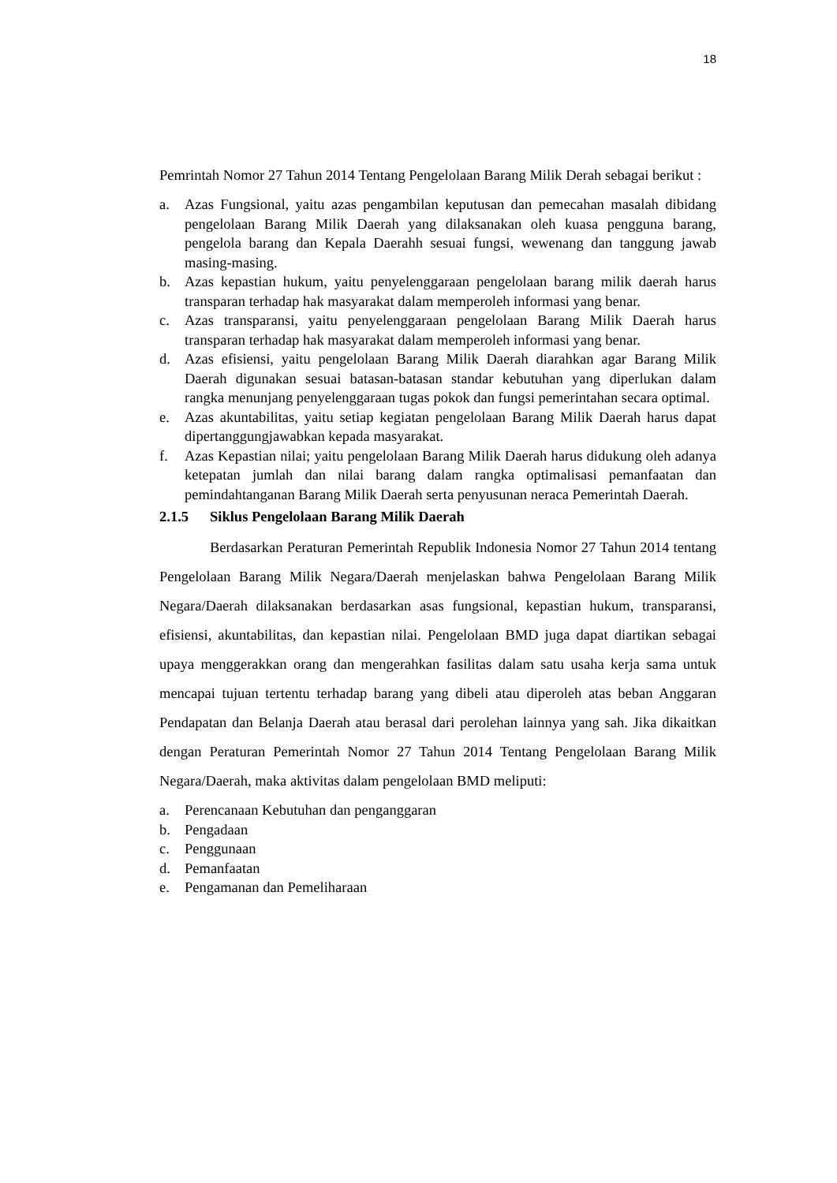18
Pemrintah Nomor 27 Tahun 2014 Tentang Pengelolaan Barang Milik Derah sebagai berikut :
a. Azas Fungsional, yaitu azas pengambilan keputusan dan pemecahan masalah dibidang pengelolaan Barang Milik Daerah yang dilaksanakan oleh kuasa pengguna barang, pengelola barang dan Kepala Daerahh sesuai fungsi, wewenang dan tanggung jawab masing-masing.
b. Azas kepastian hukum, yaitu penyelenggaraan pengelolaan barang milik daerah harus transparan terhadap hak masyarakat dalam memperoleh informasi yang benar.
c. Azas transparansi, yaitu penyelenggaraan pengelolaan Barang Milik Daerah harus transparan terhadap hak masyarakat dalam memperoleh informasi yang benar.
d. Azas efisiensi, yaitu pengelolaan Barang Milik Daerah diarahkan agar Barang Milik Daerah digunakan sesuai batasan-batasan standar kebutuhan yang diperlukan dalam rangka menunjang penyelenggaraan tugas pokok dan fungsi pemerintahan secara optimal.
e. Azas akuntabilitas, yaitu setiap kegiatan pengelolaan Barang Milik Daerah harus dapat dipertanggungjawabkan kepada masyarakat.
f. Azas Kepastian nilai; yaitu pengelolaan Barang Milik Daerah harus didukung oleh adanya ketepatan jumlah dan nilai barang dalam rangka optimalisasi pemanfaatan dan pemindahtanganan Barang Milik Daerah serta penyusunan neraca Pemerintah Daerah.
2.1.5 Siklus Pengelolaan Barang Milik Daerah
Berdasarkan Peraturan Pemerintah Republik Indonesia Nomor 27 Tahun 2014 tentang Pengelolaan Barang Milik Negara/Daerah menjelaskan bahwa Pengelolaan Barang Milik Negara/Daerah dilaksanakan berdasarkan asas fungsional, kepastian hukum, transparansi, efisiensi, akuntabilitas, dan kepastian nilai. Pengelolaan BMD juga dapat diartikan sebagai upaya menggerakkan orang dan mengerahkan fasilitas dalam satu usaha kerja sama untuk mencapai tujuan tertentu terhadap barang yang dibeli atau diperoleh atas beban Anggaran Pendapatan dan Belanja Daerah atau berasal dari perolehan lainnya yang sah. Jika dikaitkan dengan Peraturan Pemerintah Nomor 27 Tahun 2014 Tentang Pengelolaan Barang Milik Negara/Daerah, maka aktivitas dalam pengelolaan BMD meliputi:
a. Perencanaan Kebutuhan dan penganggaran
b. Pengadaan
c. Penggunaan
d. Pemanfaatan
e. Pengamanan dan Pemeliharaan